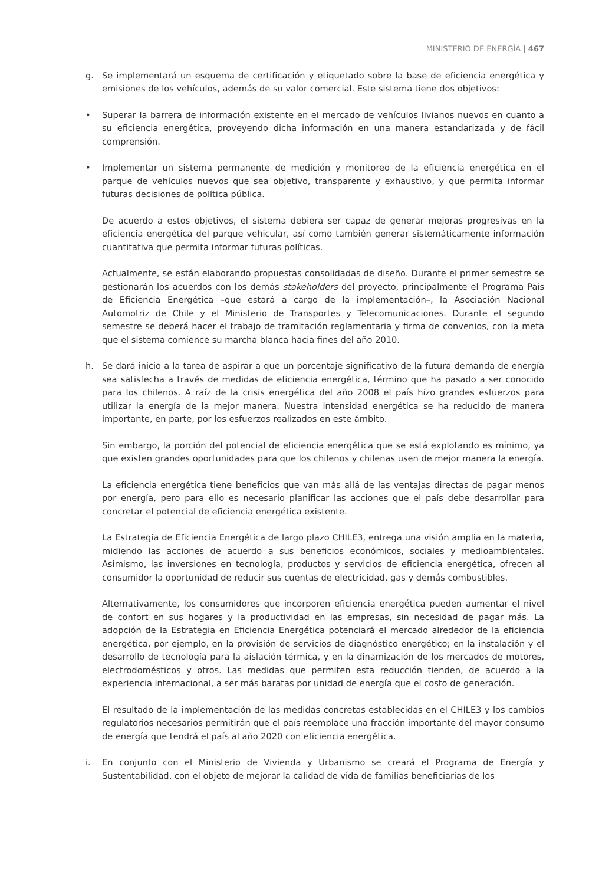MINISTERIO DE ENERGÍA | 467
g. Se implementará un esquema de certificación y etiquetado sobre la base de eficiencia energética y emisiones de los vehículos, además de su valor comercial. Este sistema tiene dos objetivos:
• Superar la barrera de información existente en el mercado de vehículos livianos nuevos en cuanto a su eficiencia energética, proveyendo dicha información en una manera estandarizada y de fácil comprensión.
• Implementar un sistema permanente de medición y monitoreo de la eficiencia energética en el parque de vehículos nuevos que sea objetivo, transparente y exhaustivo, y que permita informar futuras decisiones de política pública.
De acuerdo a estos objetivos, el sistema debiera ser capaz de generar mejoras progresivas en la eficiencia energética del parque vehicular, así como también generar sistemáticamente información cuantitativa que permita informar futuras políticas.
Actualmente, se están elaborando propuestas consolidadas de diseño. Durante el primer semestre se gestionarán los acuerdos con los demás stakeholders del proyecto, principalmente el Programa País de Eficiencia Energética –que estará a cargo de la implementación–, la Asociación Nacional Automotriz de Chile y el Ministerio de Transportes y Telecomunicaciones. Durante el segundo semestre se deberá hacer el trabajo de tramitación reglamentaria y firma de convenios, con la meta que el sistema comience su marcha blanca hacia fines del año 2010.
h. Se dará inicio a la tarea de aspirar a que un porcentaje significativo de la futura demanda de energía sea satisfecha a través de medidas de eficiencia energética, término que ha pasado a ser conocido para los chilenos. A raíz de la crisis energética del año 2008 el país hizo grandes esfuerzos para utilizar la energía de la mejor manera. Nuestra intensidad energética se ha reducido de manera importante, en parte, por los esfuerzos realizados en este ámbito.
Sin embargo, la porción del potencial de eficiencia energética que se está explotando es mínimo, ya que existen grandes oportunidades para que los chilenos y chilenas usen de mejor manera la energía.
La eficiencia energética tiene beneficios que van más allá de las ventajas directas de pagar menos por energía, pero para ello es necesario planificar las acciones que el país debe desarrollar para concretar el potencial de eficiencia energética existente.
La Estrategia de Eficiencia Energética de largo plazo CHILE3, entrega una visión amplia en la materia, midiendo las acciones de acuerdo a sus beneficios económicos, sociales y medioambientales. Asimismo, las inversiones en tecnología, productos y servicios de eficiencia energética, ofrecen al consumidor la oportunidad de reducir sus cuentas de electricidad, gas y demás combustibles.
Alternativamente, los consumidores que incorporen eficiencia energética pueden aumentar el nivel de confort en sus hogares y la productividad en las empresas, sin necesidad de pagar más. La adopción de la Estrategia en Eficiencia Energética potenciará el mercado alrededor de la eficiencia energética, por ejemplo, en la provisión de servicios de diagnóstico energético; en la instalación y el desarrollo de tecnología para la aislación térmica, y en la dinamización de los mercados de motores, electrodomésticos y otros. Las medidas que permiten esta reducción tienden, de acuerdo a la experiencia internacional, a ser más baratas por unidad de energía que el costo de generación.
El resultado de la implementación de las medidas concretas establecidas en el CHILE3 y los cambios regulatorios necesarios permitirán que el país reemplace una fracción importante del mayor consumo de energía que tendrá el país al año 2020 con eficiencia energética.
i. En conjunto con el Ministerio de Vivienda y Urbanismo se creará el Programa de Energía y Sustentabilidad, con el objeto de mejorar la calidad de vida de familias beneficiarias de los